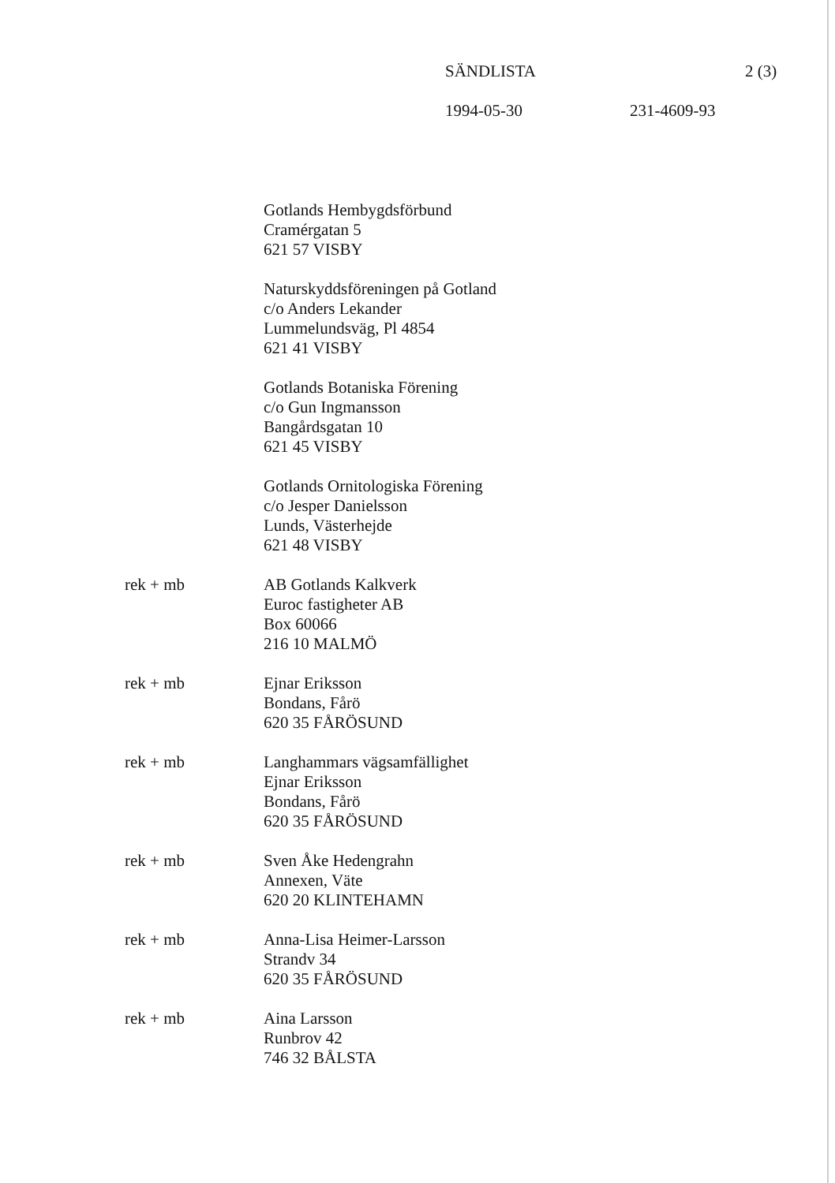SÄNDLISTA 2 (3)
1994-05-30 231-4609-93
Gotlands Hembygdsförbund
Cramérgatan 5
621 57 VISBY
Naturskyddsföreningen på Gotland
c/o Anders Lekander
Lummelundsväg, Pl 4854
621 41 VISBY
Gotlands Botaniska Förening
c/o Gun Ingmansson
Bangårdsgatan 10
621 45 VISBY
Gotlands Ornitologiska Förening
c/o Jesper Danielsson
Lunds, Västerhejde
621 48 VISBY
rek + mb AB Gotlands Kalkverk
Euroc fastigheter AB
Box 60066
216 10 MALMÖ
rek + mb Ejnar Eriksson
Bondans, Fårö
620 35 FÅRÖSUND
rek + mb Langhammars vägsamfällighet
Ejnar Eriksson
Bondans, Fårö
620 35 FÅRÖSUND
rek + mb Sven Åke Hedengrahn
Annexen, Väte
620 20 KLINTEHAMN
rek + mb Anna-Lisa Heimer-Larsson
Strandv 34
620 35 FÅRÖSUND
rek + mb Aina Larsson
Runbrov 42
746 32 BÅLSTA